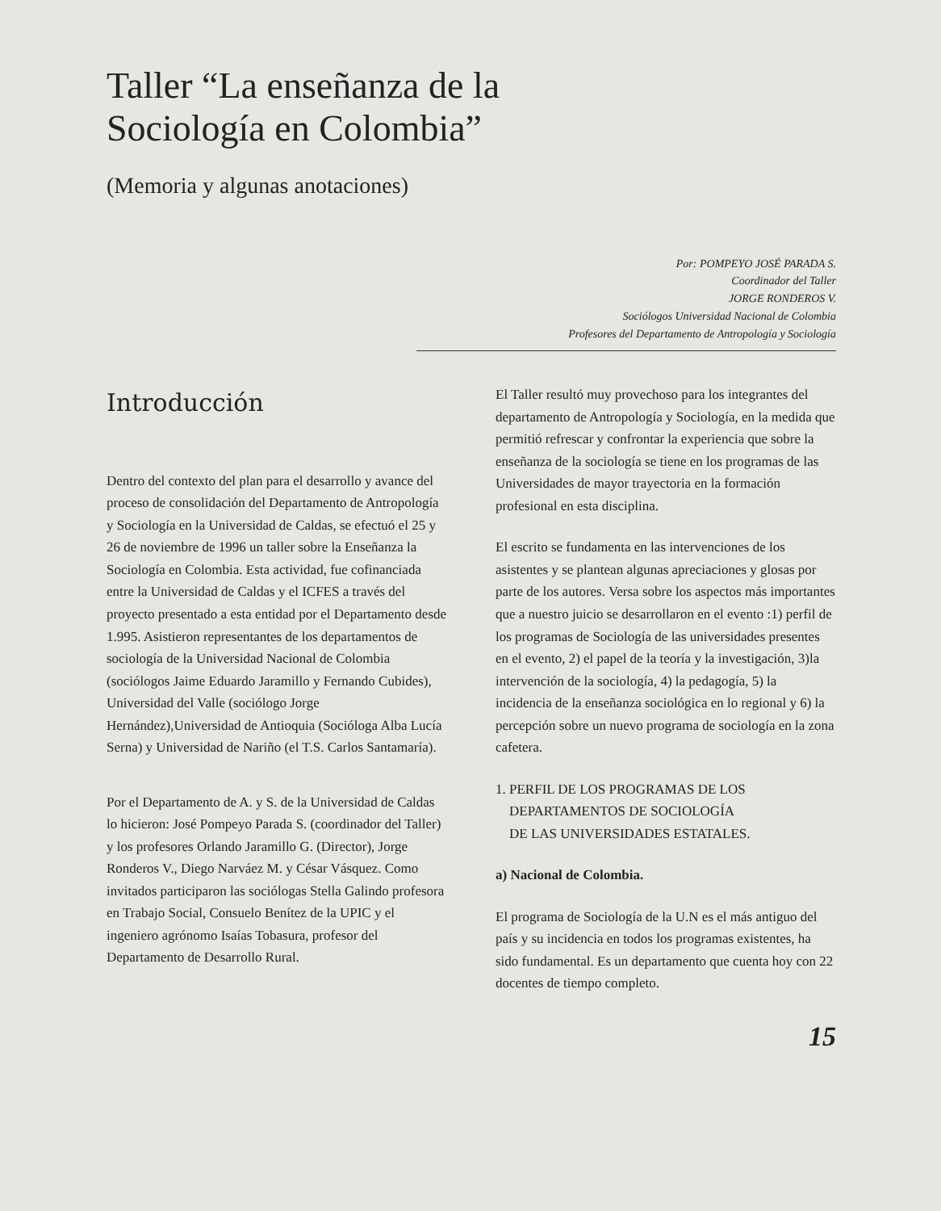Taller “La enseñanza de la
Sociología en Colombia”
(Memoria y algunas anotaciones)
Por: POMPEYO JOSÉ PARADA S.
Coordinador del Taller
JORGE RONDEROS V.
Sociólogos Universidad Nacional de Colombia
Profesores del Departamento de Antropología y Sociología
Introducción
Dentro del contexto del plan para el desarrollo y avance del proceso de consolidación del Departamento de Antropología y Sociología en la Universidad de Caldas, se efectuó el 25 y 26 de noviembre de 1996 un taller sobre la Enseñanza la Sociología en Colombia. Esta actividad, fue cofinanciada entre la Universidad de Caldas y el ICFES a través del proyecto presentado a esta entidad por el Departamento desde 1.995. Asistieron representantes de los departamentos de sociología de la Universidad Nacional de Colombia (sociólogos Jaime Eduardo Jaramillo y Fernando Cubides), Universidad del Valle (sociólogo Jorge Hernández),Universidad de Antioquia (Socióloga Alba Lucía Serna) y Universidad de Nariño (el T.S. Carlos Santamaría).
Por el Departamento de A. y S. de la Universidad de Caldas lo hicieron: José Pompeyo Parada S. (coordinador del Taller) y los profesores Orlando Jaramillo G. (Director), Jorge Ronderos V., Diego Narváez M. y César Vásquez. Como invitados participaron las sociólogas Stella Galindo profesora en Trabajo Social, Consuelo Benítez de la UPIC y el ingeniero agrónomo Isaías Tobasura, profesor del Departamento de Desarrollo Rural.
El Taller resultó muy provechoso para los integrantes del departamento de Antropología y Sociología, en la medida que permitió refrescar y confrontar la experiencia que sobre la enseñanza de la sociología se tiene en los programas de las Universidades de mayor trayectoria en la formación profesional en esta disciplina.
El escrito se fundamenta en las intervenciones de los asistentes y se plantean algunas apreciaciones y glosas por parte de los autores. Versa sobre los aspectos más importantes que a nuestro juicio se desarrollaron en el evento :1) perfil de los programas de Sociología de las universidades presentes en el evento, 2) el papel de la teoría y la investigación, 3)la intervención de la sociología, 4) la pedagogía, 5) la incidencia de la enseñanza sociológica en lo regional y 6) la percepción sobre un nuevo programa de sociología en la zona cafetera.
1. PERFIL DE LOS PROGRAMAS DE LOS
DEPARTAMENTOS DE SOCIOLOGÍA
DE LAS UNIVERSIDADES ESTATALES.
a) Nacional de Colombia.
El programa de Sociología de la U.N es el más antiguo del país y su incidencia en todos los programas existentes, ha sido fundamental. Es un departamento que cuenta hoy con 22 docentes de tiempo completo.
15